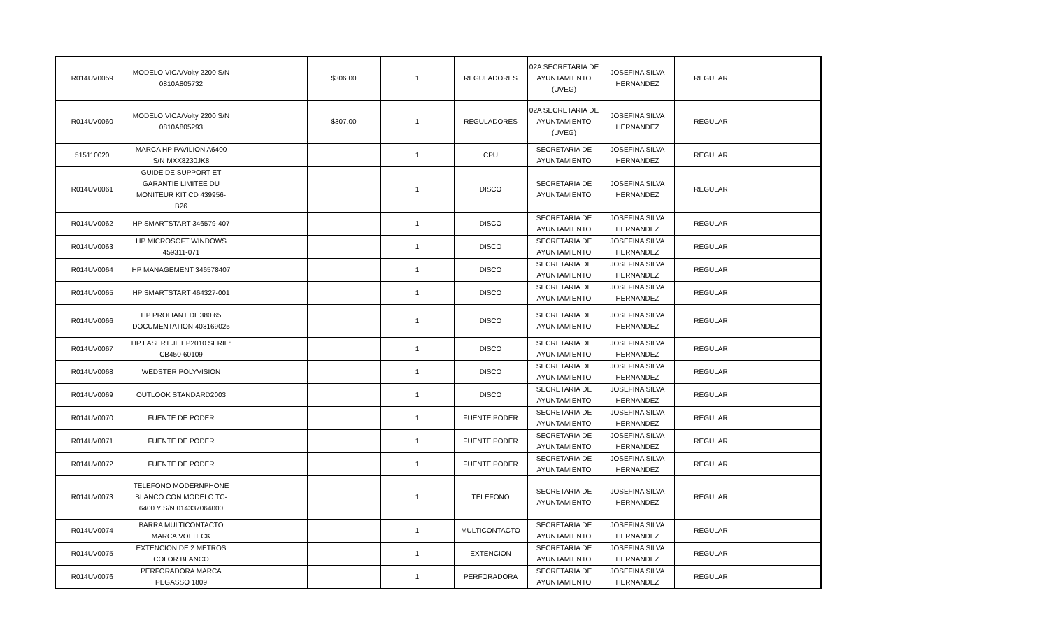| R014UV0059 | MODELO VICA/Volty 2200 S/N 0810A805732 | | $306.00 | 1 | REGULADORES | 02A SECRETARIA DE AYUNTAMIENTO (UVEG) | JOSEFINA SILVA HERNANDEZ | REGULAR | |
| R014UV0060 | MODELO VICA/Volty 2200 S/N 0810A805293 | | $307.00 | 1 | REGULADORES | 02A SECRETARIA DE AYUNTAMIENTO (UVEG) | JOSEFINA SILVA HERNANDEZ | REGULAR | |
| 515110020 | MARCA HP PAVILION A6400 S/N MXX8230JK8 | | | 1 | CPU | SECRETARIA DE AYUNTAMIENTO | JOSEFINA SILVA HERNANDEZ | REGULAR | |
| R014UV0061 | GUIDE DE SUPPORT ET GARANTIE LIMITEE DU MONITEUR KIT CD 439956-B26 | | | 1 | DISCO | SECRETARIA DE AYUNTAMIENTO | JOSEFINA SILVA HERNANDEZ | REGULAR | |
| R014UV0062 | HP SMARTSTART 346579-407 | | | 1 | DISCO | SECRETARIA DE AYUNTAMIENTO | JOSEFINA SILVA HERNANDEZ | REGULAR | |
| R014UV0063 | HP MICROSOFT WINDOWS 459311-071 | | | 1 | DISCO | SECRETARIA DE AYUNTAMIENTO | JOSEFINA SILVA HERNANDEZ | REGULAR | |
| R014UV0064 | HP MANAGEMENT 346578407 | | | 1 | DISCO | SECRETARIA DE AYUNTAMIENTO | JOSEFINA SILVA HERNANDEZ | REGULAR | |
| R014UV0065 | HP SMARTSTART 464327-001 | | | 1 | DISCO | SECRETARIA DE AYUNTAMIENTO | JOSEFINA SILVA HERNANDEZ | REGULAR | |
| R014UV0066 | HP PROLIANT DL 380 65 DOCUMENTATION 403169025 | | | 1 | DISCO | SECRETARIA DE AYUNTAMIENTO | JOSEFINA SILVA HERNANDEZ | REGULAR | |
| R014UV0067 | HP LASERT JET P2010 SERIE: CB450-60109 | | | 1 | DISCO | SECRETARIA DE AYUNTAMIENTO | JOSEFINA SILVA HERNANDEZ | REGULAR | |
| R014UV0068 | WEDSTER POLYVISION | | | 1 | DISCO | SECRETARIA DE AYUNTAMIENTO | JOSEFINA SILVA HERNANDEZ | REGULAR | |
| R014UV0069 | OUTLOOK STANDARD2003 | | | 1 | DISCO | SECRETARIA DE AYUNTAMIENTO | JOSEFINA SILVA HERNANDEZ | REGULAR | |
| R014UV0070 | FUENTE DE PODER | | | 1 | FUENTE PODER | SECRETARIA DE AYUNTAMIENTO | JOSEFINA SILVA HERNANDEZ | REGULAR | |
| R014UV0071 | FUENTE DE PODER | | | 1 | FUENTE PODER | SECRETARIA DE AYUNTAMIENTO | JOSEFINA SILVA HERNANDEZ | REGULAR | |
| R014UV0072 | FUENTE DE PODER | | | 1 | FUENTE PODER | SECRETARIA DE AYUNTAMIENTO | JOSEFINA SILVA HERNANDEZ | REGULAR | |
| R014UV0073 | TELEFONO MODERNPHONE BLANCO CON MODELO TC-6400 Y S/N 014337064000 | | | 1 | TELEFONO | SECRETARIA DE AYUNTAMIENTO | JOSEFINA SILVA HERNANDEZ | REGULAR | |
| R014UV0074 | BARRA MULTICONTACTO MARCA VOLTECK | | | 1 | MULTICONTACTO | SECRETARIA DE AYUNTAMIENTO | JOSEFINA SILVA HERNANDEZ | REGULAR | |
| R014UV0075 | EXTENCION DE 2 METROS COLOR BLANCO | | | 1 | EXTENCION | SECRETARIA DE AYUNTAMIENTO | JOSEFINA SILVA HERNANDEZ | REGULAR | |
| R014UV0076 | PERFORADORA MARCA PEGASSO 1809 | | | 1 | PERFORADORA | SECRETARIA DE AYUNTAMIENTO | JOSEFINA SILVA HERNANDEZ | REGULAR | |